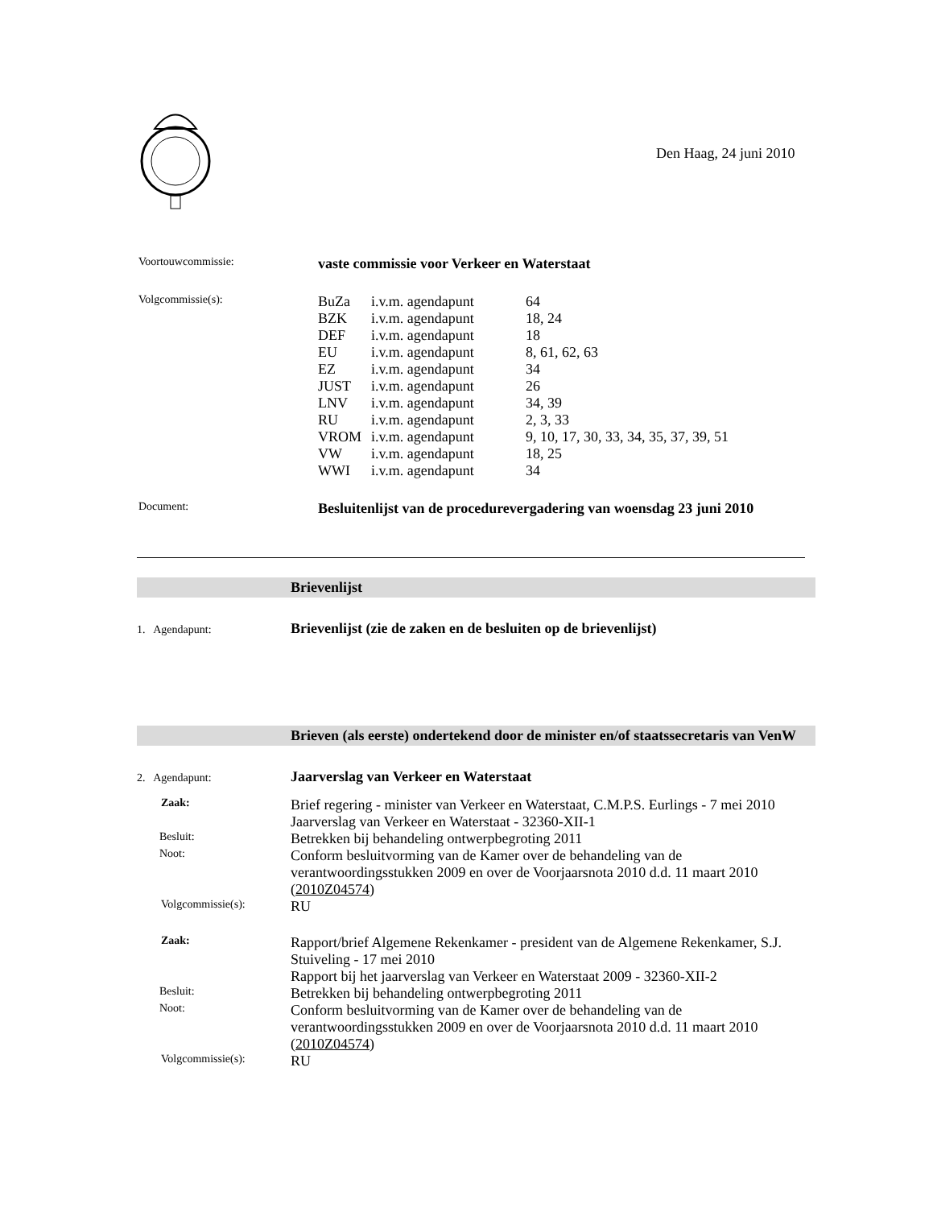Den Haag, 24 juni 2010
| Voortouwcommissie: | vaste commissie voor Verkeer en Waterstaat |
| Volgcommissie(s): | / BuZa / i.v.m. agendapunt / 64 / / BZK / i.v.m. agendapunt / 18, 24 / / DEF / i.v.m. agendapunt / 18 / / EU / i.v.m. agendapunt / 8, 61, 62, 63 / / EZ / i.v.m. agendapunt / 34 / / JUST / i.v.m. agendapunt / 26 / / LNV / i.v.m. agendapunt / 34, 39 / / RU / i.v.m. agendapunt / 2, 3, 33 / / VROM / i.v.m. agendapunt / 9, 10, 17, 30, 33, 34, 35, 37, 39, 51 / / VW / i.v.m. agendapunt / 18, 25 / / WWI / i.v.m. agendapunt / 34 / |
| Document: | Besluitenlijst van de procedurevergadering van woensdag 23 juni 2010 |
| | Brievenlijst |
| 1. Agendapunt: | Brievenlijst (zie de zaken en de besluiten op de brievenlijst) |
| | Brieven (als eerste) ondertekend door de minister en/of staatssecretaris van VenW |
| 2. Agendapunt: | Jaarverslag van Verkeer en Waterstaat |
| Zaak: | Brief regering - minister van Verkeer en Waterstaat, C.M.P.S. Eurlings - 7 mei 2010 Jaarverslag van Verkeer en Waterstaat - 32360-XII-1 |
| Besluit: | Betrekken bij behandeling ontwerpbegroting 2011 |
| Noot: | Conform besluitvorming van de Kamer over de behandeling van de verantwoordingsstukken 2009 en over de Voorjaarsnota 2010 d.d. 11 maart 2010 ( 2010Z04574 ) |
| Volgcommissie(s): | RU |
| Zaak: | Rapport/brief Algemene Rekenkamer - president van de Algemene Rekenkamer, S.J. Stuiveling - 17 mei 2010 Rapport bij het jaarverslag van Verkeer en Waterstaat 2009 - 32360-XII-2 |
| Besluit: | Betrekken bij behandeling ontwerpbegroting 2011 |
| Noot: | Conform besluitvorming van de Kamer over de behandeling van de verantwoordingsstukken 2009 en over de Voorjaarsnota 2010 d.d. 11 maart 2010 ( 2010Z04574 ) |
| Volgcommissie(s): | RU |